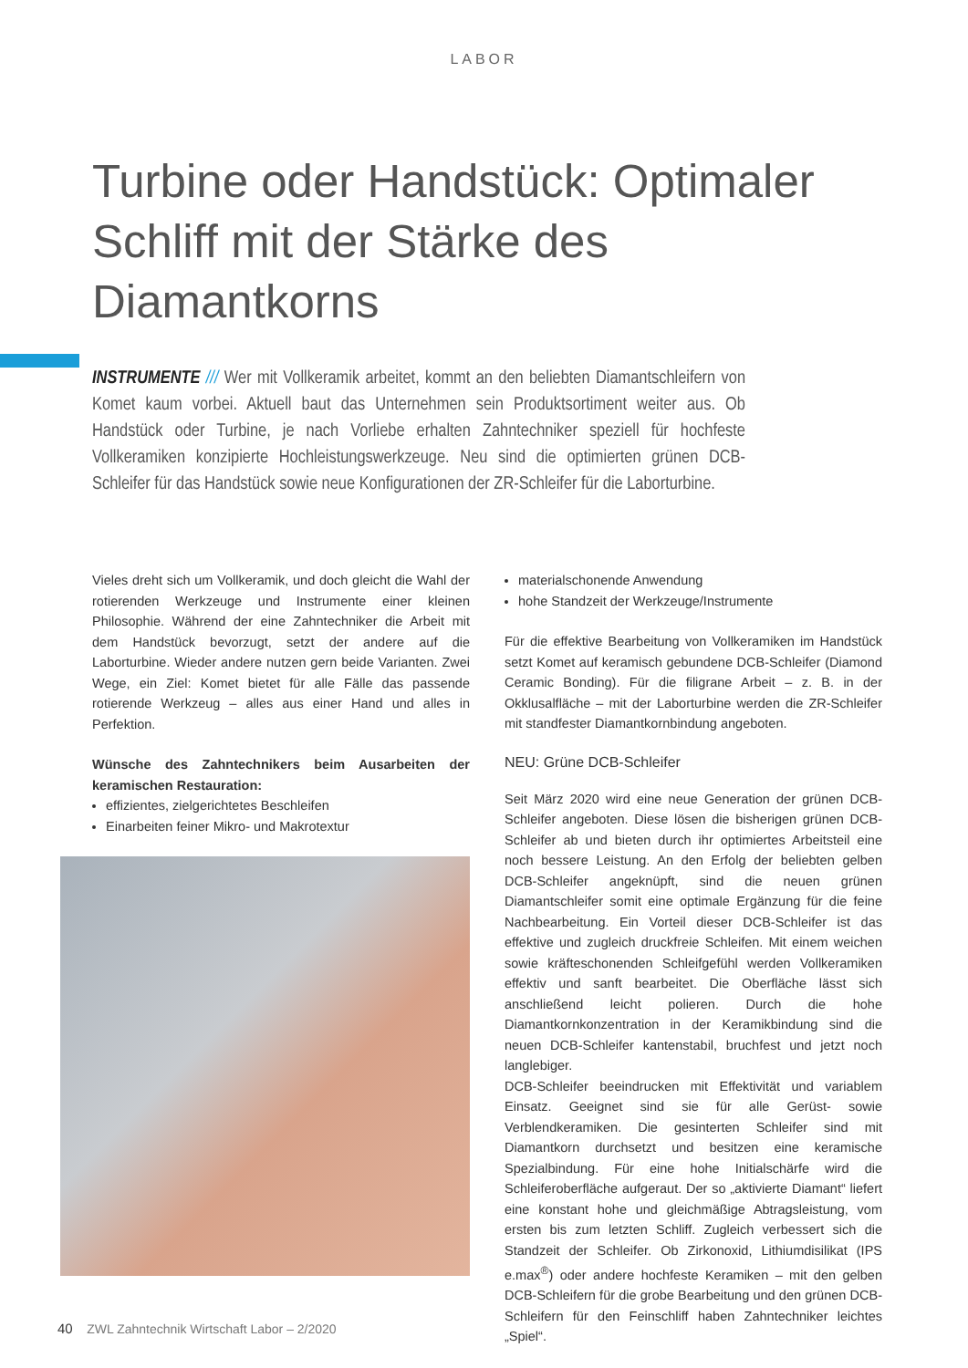LABOR
Turbine oder Handstück: Optimaler Schliff mit der Stärke des Diamantkorns
INSTRUMENTE /// Wer mit Vollkeramik arbeitet, kommt an den beliebten Diamantschleifern von Komet kaum vorbei. Aktuell baut das Unternehmen sein Produktsortiment weiter aus. Ob Handstück oder Turbine, je nach Vorliebe erhalten Zahntechniker speziell für hochfeste Vollkeramiken konzipierte Hochleistungswerkzeuge. Neu sind die optimierten grünen DCB-Schleifer für das Handstück sowie neue Konfigurationen der ZR-Schleifer für die Laborturbine.
Vieles dreht sich um Vollkeramik, und doch gleicht die Wahl der rotierenden Werkzeuge und Instrumente einer kleinen Philosophie. Während der eine Zahntechniker die Arbeit mit dem Handstück bevorzugt, setzt der andere auf die Laborturbine. Wieder andere nutzen gern beide Varianten. Zwei Wege, ein Ziel: Komet bietet für alle Fälle das passende rotierende Werkzeug – alles aus einer Hand und alles in Perfektion.
Wünsche des Zahntechnikers beim Ausarbeiten der keramischen Restauration:
effizientes, zielgerichtetes Beschleifen
Einarbeiten feiner Mikro- und Makrotextur
materialschonende Anwendung
hohe Standzeit der Werkzeuge/Instrumente
Für die effektive Bearbeitung von Vollkeramiken im Handstück setzt Komet auf keramisch gebundene DCB-Schleifer (Diamond Ceramic Bonding). Für die filigrane Arbeit – z. B. in der Okklusalfläche – mit der Laborturbine werden die ZR-Schleifer mit standfester Diamantkornbindung angeboten.
NEU: Grüne DCB-Schleifer
Seit März 2020 wird eine neue Generation der grünen DCB-Schleifer angeboten. Diese lösen die bisherigen grünen DCB-Schleifer ab und bieten durch ihr optimiertes Arbeitsteil eine noch bessere Leistung. An den Erfolg der beliebten gelben DCB-Schleifer angeknüpft, sind die neuen grünen Diamantschleifer somit eine optimale Ergänzung für die feine Nachbearbeitung. Ein Vorteil dieser DCB-Schleifer ist das effektive und zugleich druckfreie Schleifen. Mit einem weichen sowie kräfteschonenden Schleifgefühl werden Vollkeramiken effektiv und sanft bearbeitet. Die Oberfläche lässt sich anschließend leicht polieren. Durch die hohe Diamantkornkonzentration in der Keramikbindung sind die neuen DCB-Schleifer kantenstabil, bruchfest und jetzt noch langlebiger.
DCB-Schleifer beeindrucken mit Effektivität und variablem Einsatz. Geeignet sind sie für alle Gerüst- sowie Verblendkeramiken. Die gesinterten Schleifer sind mit Diamantkorn durchsetzt und besitzen eine keramische Spezialbindung. Für eine hohe Initialschärfe wird die Schleiferoberfläche aufgeraut. Der so „aktivierte Diamant“ liefert eine konstant hohe und gleichmäßige Abtragsleistung, vom ersten bis zum letzten Schliff. Zugleich verbessert sich die Standzeit der Schleifer. Ob Zirkonoxid, Lithiumdisilikat (IPS e.max<sup>®</sup>) oder andere hochfeste Keramiken – mit den gelben DCB-Schleifern für die grobe Bearbeitung und den grünen DCB-Schleifern für den Feinschliff haben Zahntechniker leichtes „Spiel“.
40 ZWL Zahntechnik Wirtschaft Labor – 2/2020